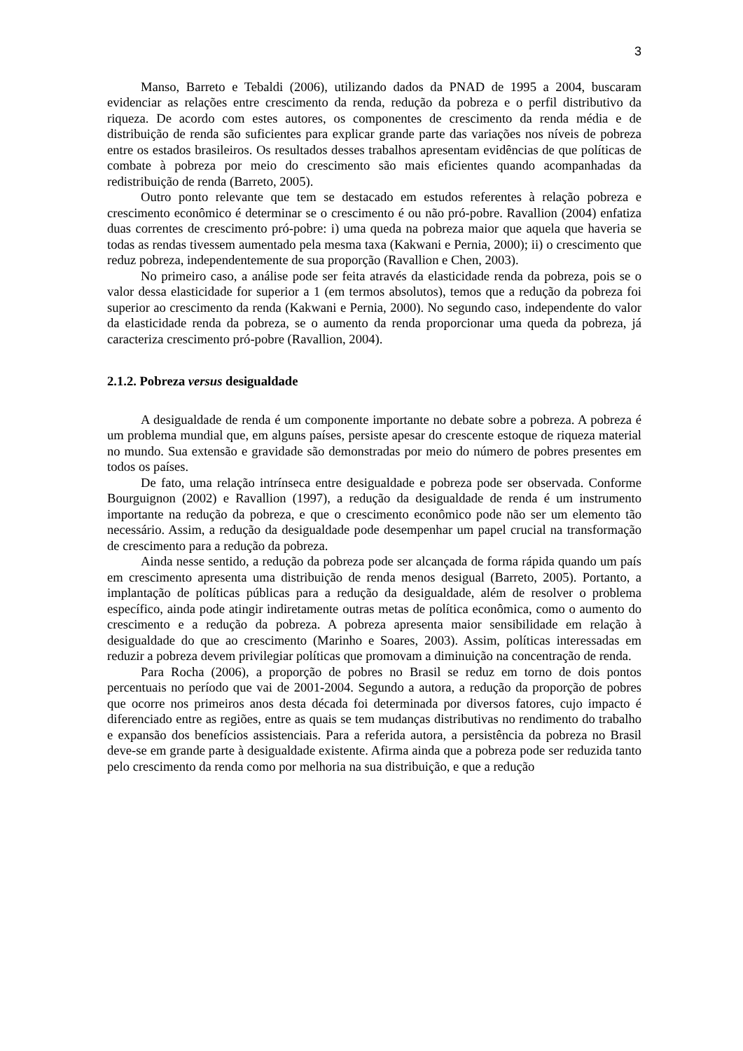3
Manso, Barreto e Tebaldi (2006), utilizando dados da PNAD de 1995 a 2004, buscaram evidenciar as relações entre crescimento da renda, redução da pobreza e o perfil distributivo da riqueza. De acordo com estes autores, os componentes de crescimento da renda média e de distribuição de renda são suficientes para explicar grande parte das variações nos níveis de pobreza entre os estados brasileiros. Os resultados desses trabalhos apresentam evidências de que políticas de combate à pobreza por meio do crescimento são mais eficientes quando acompanhadas da redistribuição de renda (Barreto, 2005).
Outro ponto relevante que tem se destacado em estudos referentes à relação pobreza e crescimento econômico é determinar se o crescimento é ou não pró-pobre. Ravallion (2004) enfatiza duas correntes de crescimento pró-pobre: i) uma queda na pobreza maior que aquela que haveria se todas as rendas tivessem aumentado pela mesma taxa (Kakwani e Pernia, 2000); ii) o crescimento que reduz pobreza, independentemente de sua proporção (Ravallion e Chen, 2003).
No primeiro caso, a análise pode ser feita através da elasticidade renda da pobreza, pois se o valor dessa elasticidade for superior a 1 (em termos absolutos), temos que a redução da pobreza foi superior ao crescimento da renda (Kakwani e Pernia, 2000). No segundo caso, independente do valor da elasticidade renda da pobreza, se o aumento da renda proporcionar uma queda da pobreza, já caracteriza crescimento pró-pobre (Ravallion, 2004).
2.1.2. Pobreza versus desigualdade
A desigualdade de renda é um componente importante no debate sobre a pobreza. A pobreza é um problema mundial que, em alguns países, persiste apesar do crescente estoque de riqueza material no mundo. Sua extensão e gravidade são demonstradas por meio do número de pobres presentes em todos os países.
De fato, uma relação intrínseca entre desigualdade e pobreza pode ser observada. Conforme Bourguignon (2002) e Ravallion (1997), a redução da desigualdade de renda é um instrumento importante na redução da pobreza, e que o crescimento econômico pode não ser um elemento tão necessário. Assim, a redução da desigualdade pode desempenhar um papel crucial na transformação de crescimento para a redução da pobreza.
Ainda nesse sentido, a redução da pobreza pode ser alcançada de forma rápida quando um país em crescimento apresenta uma distribuição de renda menos desigual (Barreto, 2005). Portanto, a implantação de políticas públicas para a redução da desigualdade, além de resolver o problema específico, ainda pode atingir indiretamente outras metas de política econômica, como o aumento do crescimento e a redução da pobreza. A pobreza apresenta maior sensibilidade em relação à desigualdade do que ao crescimento (Marinho e Soares, 2003). Assim, políticas interessadas em reduzir a pobreza devem privilegiar políticas que promovam a diminuição na concentração de renda.
Para Rocha (2006), a proporção de pobres no Brasil se reduz em torno de dois pontos percentuais no período que vai de 2001-2004. Segundo a autora, a redução da proporção de pobres que ocorre nos primeiros anos desta década foi determinada por diversos fatores, cujo impacto é diferenciado entre as regiões, entre as quais se tem mudanças distributivas no rendimento do trabalho e expansão dos benefícios assistenciais. Para a referida autora, a persistência da pobreza no Brasil deve-se em grande parte à desigualdade existente. Afirma ainda que a pobreza pode ser reduzida tanto pelo crescimento da renda como por melhoria na sua distribuição, e que a redução